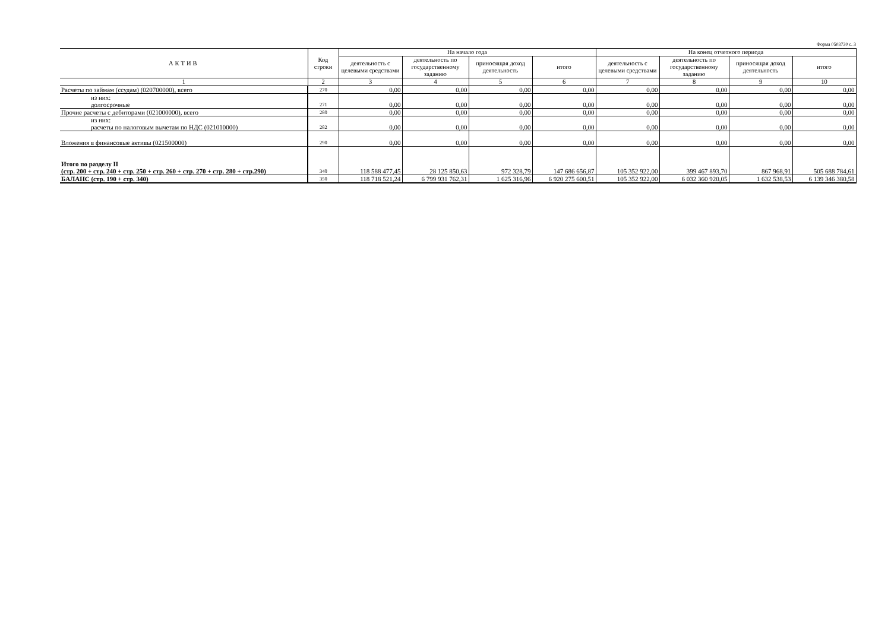Форма 0503730 с. 3
| АКТИВ | Код строки | На начало года | | | | На конец отчетного периода | | | |
| --- | --- | --- | --- | --- | --- | --- | --- | --- | --- |
| | | деятельность с целевыми средствами | деятельность по государственному заданию | приносящая доход деятельность | итого | деятельность с целевыми средствами | деятельность по государственному заданию | приносящая доход деятельность | итого |
| 1 | 2 | 3 | 4 | 5 | 6 | 7 | 8 | 9 | 10 |
| Расчеты по займам (ссудам) (020700000), всего | 270 | 0,00 | 0,00 | 0,00 | 0,00 | 0,00 | 0,00 | 0,00 | 0,00 |
| из них: долгосрочные | 271 | 0,00 | 0,00 | 0,00 | 0,00 | 0,00 | 0,00 | 0,00 | 0,00 |
| Прочие расчеты с дебиторами (021000000), всего | 280 | 0,00 | 0,00 | 0,00 | 0,00 | 0,00 | 0,00 | 0,00 | 0,00 |
| из них: расчеты по налоговым вычетам по НДС (021010000) | 282 | 0,00 | 0,00 | 0,00 | 0,00 | 0,00 | 0,00 | 0,00 | 0,00 |
| Вложения в финансовые активы (021500000) | 290 | 0,00 | 0,00 | 0,00 | 0,00 | 0,00 | 0,00 | 0,00 | 0,00 |
| Итого по разделу II (стр. 200 + стр. 240 + стр. 250 + стр. 260 + стр. 270 + стр. 280 + стр.290) | 340 | 118 588 477,45 | 28 125 850,63 | 972 328,79 | 147 686 656,87 | 105 352 922,00 | 399 467 893,70 | 867 968,91 | 505 688 784,61 |
| БАЛАНС (стр. 190 + стр. 340) | 350 | 118 718 521,24 | 6 799 931 762,31 | 1 625 316,96 | 6 920 275 600,51 | 105 352 922,00 | 6 032 360 920,05 | 1 632 538,53 | 6 139 346 380,58 |